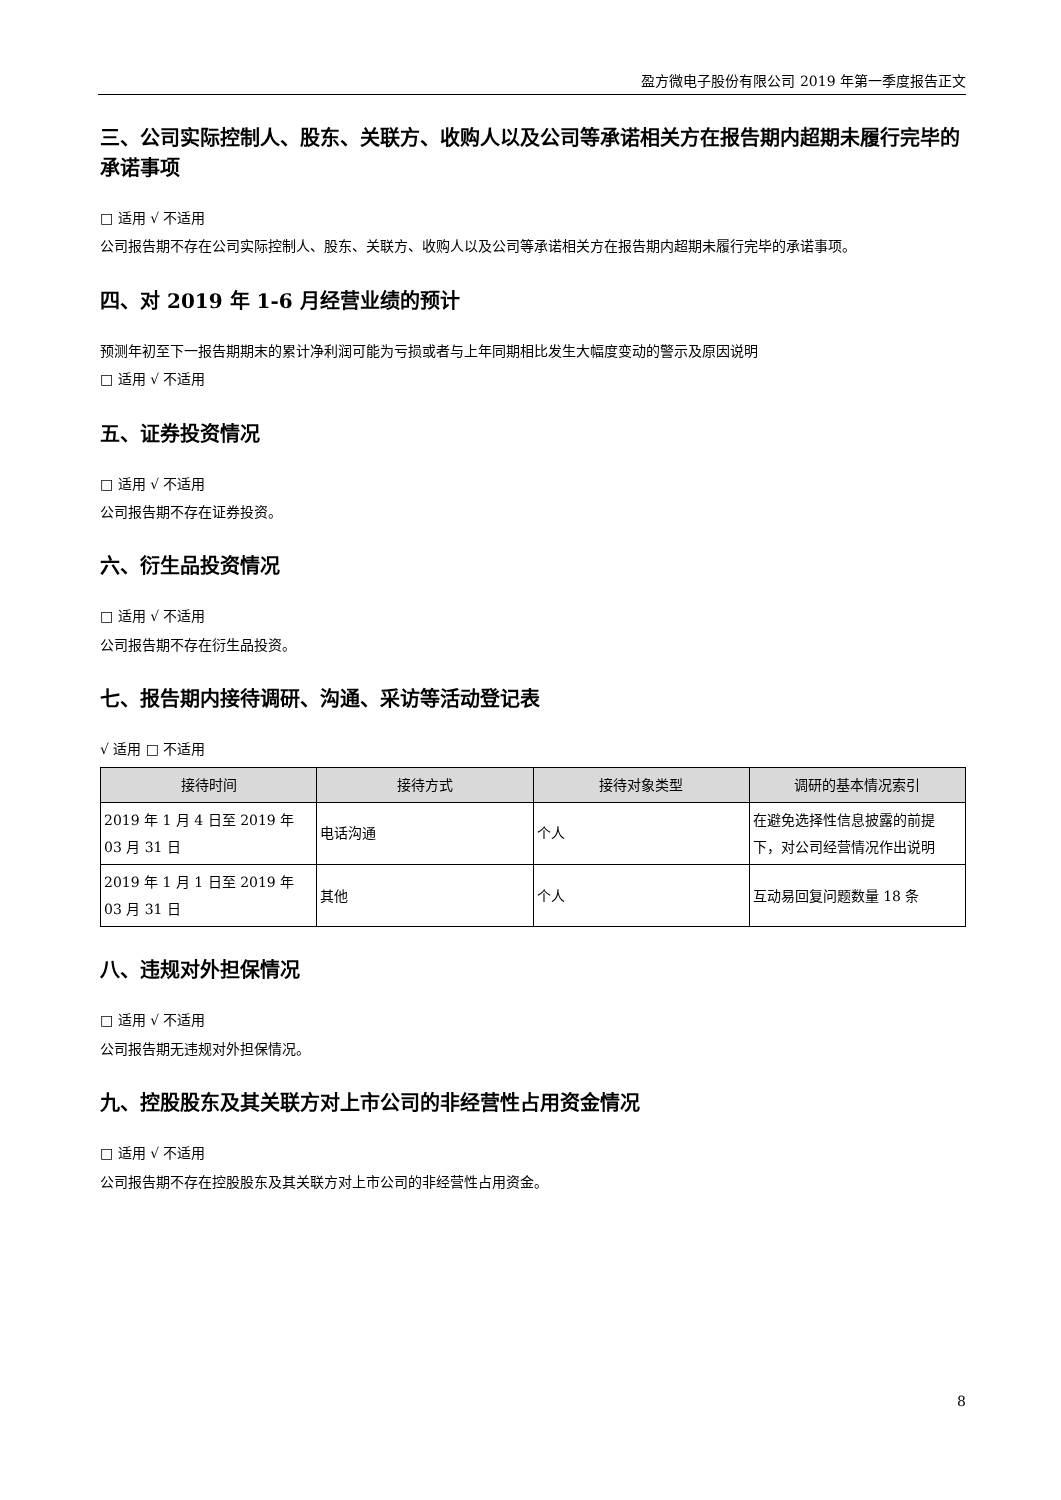盈方微电子股份有限公司 2019 年第一季度报告正文
三、公司实际控制人、股东、关联方、收购人以及公司等承诺相关方在报告期内超期未履行完毕的承诺事项
□ 适用 √ 不适用
公司报告期不存在公司实际控制人、股东、关联方、收购人以及公司等承诺相关方在报告期内超期未履行完毕的承诺事项。
四、对 2019 年 1-6 月经营业绩的预计
预测年初至下一报告期期末的累计净利润可能为亏损或者与上年同期相比发生大幅度变动的警示及原因说明
□ 适用 √ 不适用
五、证券投资情况
□ 适用 √ 不适用
公司报告期不存在证券投资。
六、衍生品投资情况
□ 适用 √ 不适用
公司报告期不存在衍生品投资。
七、报告期内接待调研、沟通、采访等活动登记表
√ 适用 □ 不适用
| 接待时间 | 接待方式 | 接待对象类型 | 调研的基本情况索引 |
| --- | --- | --- | --- |
| 2019 年 1 月 4 日至 2019 年 03 月 31 日 | 电话沟通 | 个人 | 在避免选择性信息披露的前提下，对公司经营情况作出说明 |
| 2019 年 1 月 1 日至 2019 年 03 月 31 日 | 其他 | 个人 | 互动易回复问题数量 18 条 |
八、违规对外担保情况
□ 适用 √ 不适用
公司报告期无违规对外担保情况。
九、控股股东及其关联方对上市公司的非经营性占用资金情况
□ 适用 √ 不适用
公司报告期不存在控股股东及其关联方对上市公司的非经营性占用资金。
8